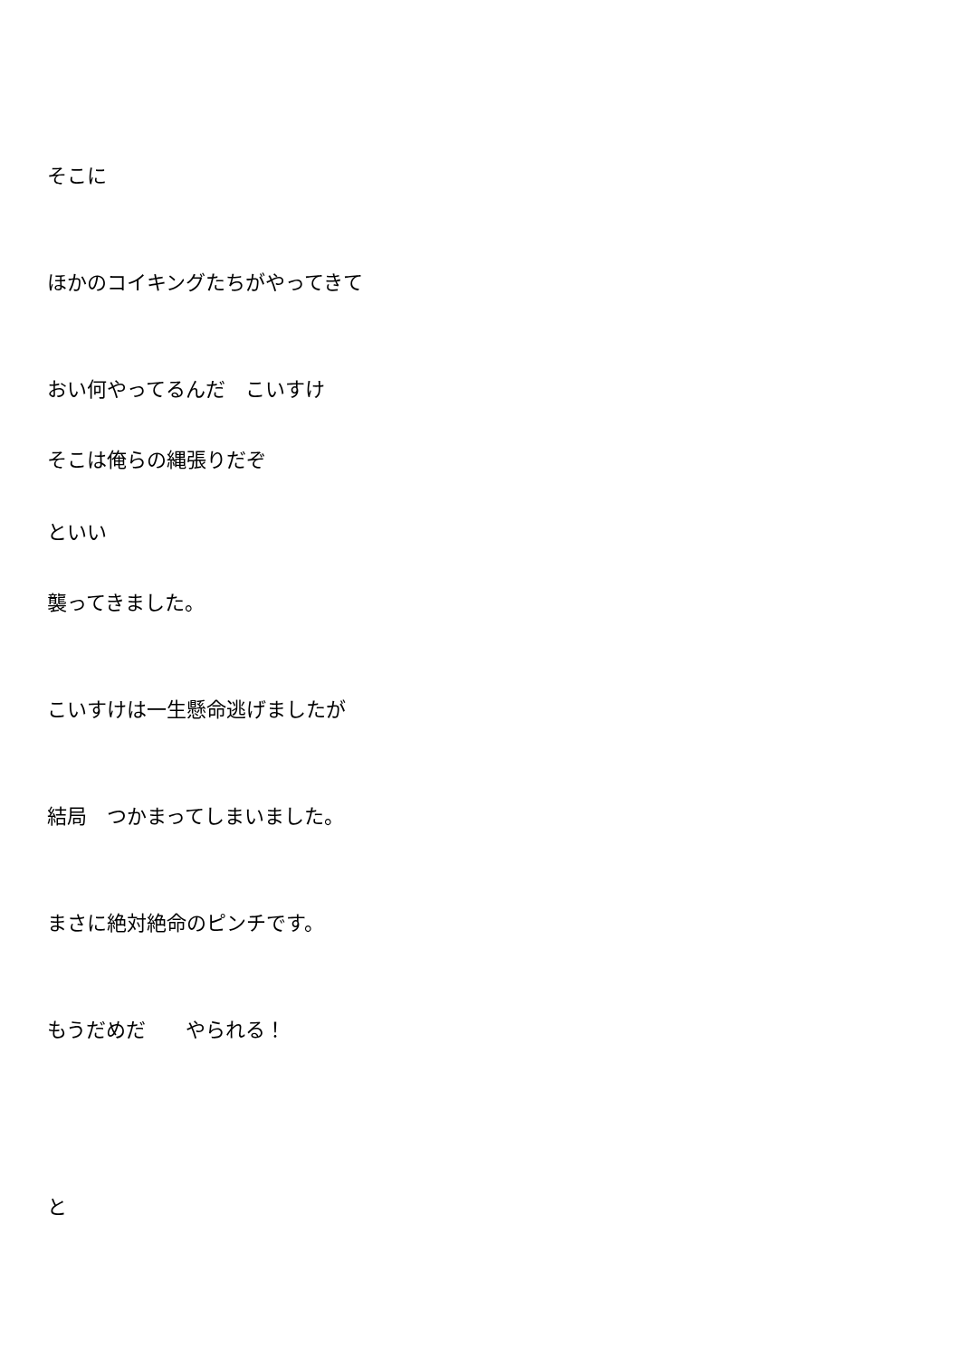そこに
ほかのコイキングたちがやってきて
おい何やってるんだ　こいすけ
そこは俺らの縄張りだぞ
といい
襲ってきました。
こいすけは一生懸命逃げましたが
結局　つかまってしまいました。
まさに絶対絶命のピンチです。
もうだめだ　　やられる！
と